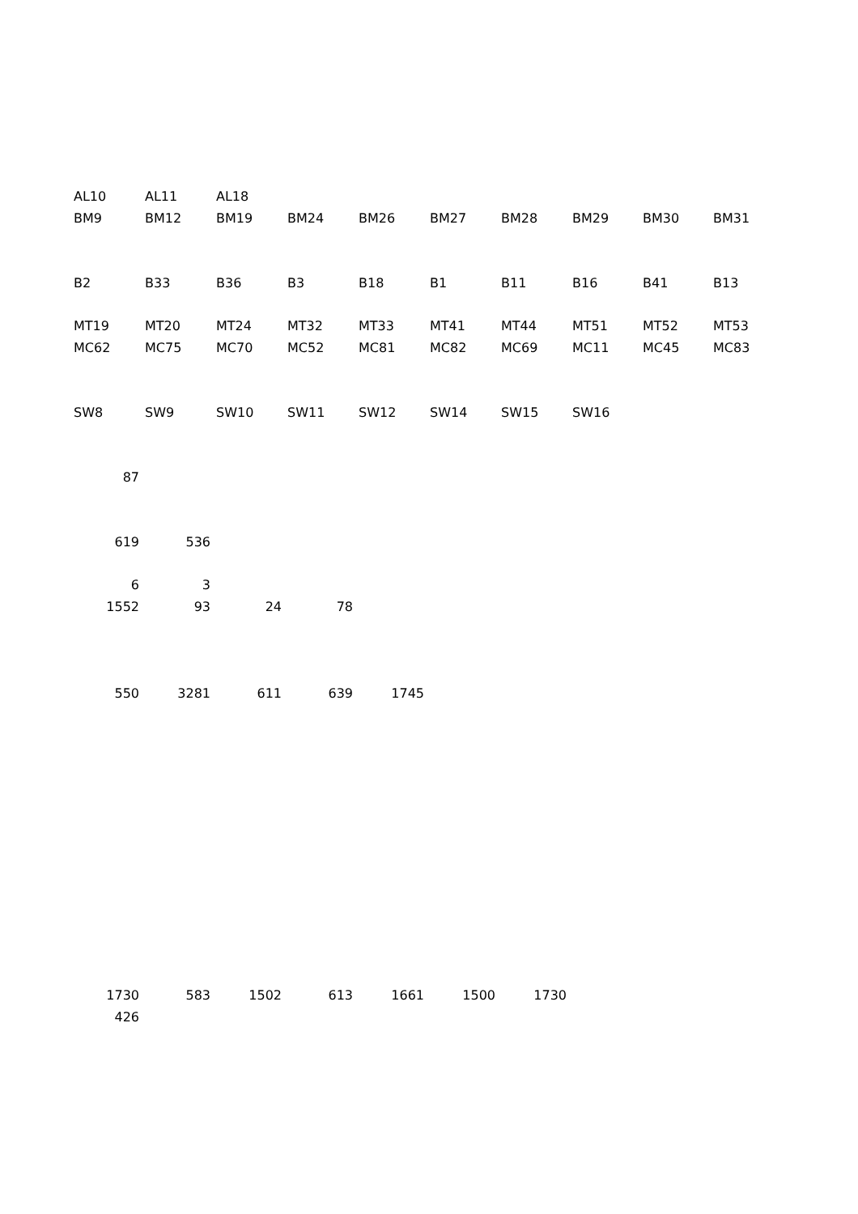| AL10 | AL11 | AL18 | | | | | | | |
| BM9 | BM12 | BM19 | BM24 | BM26 | BM27 | BM28 | BM29 | BM30 | BM31 |
| B2 | B33 | B36 | B3 | B18 | B1 | B11 | B16 | B41 | B13 |
| MT19 | MT20 | MT24 | MT32 | MT33 | MT41 | MT44 | MT51 | MT52 | MT53 |
| MC62 | MC75 | MC70 | MC52 | MC81 | MC82 | MC69 | MC11 | MC45 | MC83 |
| SW8 | SW9 | SW10 | SW11 | SW12 | SW14 | SW15 | SW16 | | |
| 87 | | | | | | | | | |
| 619 | 536 | | | | | | | | |
| 6 | 3 | | | | | | | | |
| 1552 | 93 | 24 | 78 | | | | | | |
| 550 | 3281 | 611 | 639 | 1745 | | | | | |
| 1730 | 583 | 1502 | 613 | 1661 | 1500 | 1730 | | | |
| 426 | | | | | | | | | |